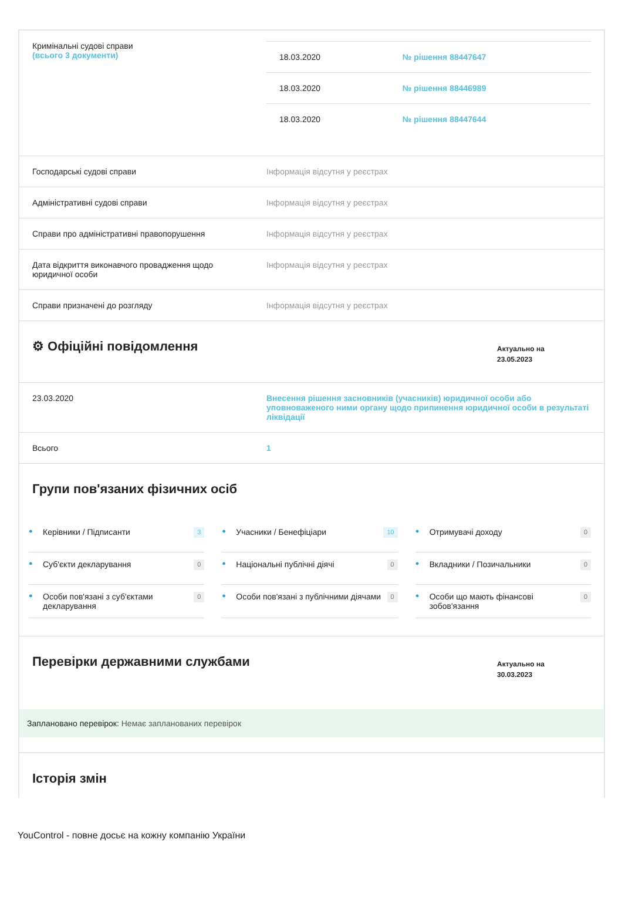| Кримінальні судові справи (всього 3 документи) | / 18.03.2020 / № рішення 88447647 / / 18.03.2020 / № рішення 88446989 / / 18.03.2020 / № рішення 88447644 / |
| Господарські судові справи | Інформація відсутня у реєстрах |
| Адміністративні судові справи | Інформація відсутня у реєстрах |
| Справи про адміністративні правопорушення | Інформація відсутня у реєстрах |
| Дата відкриття виконавчого провадження щодо юридичної особи | Інформація відсутня у реєстрах |
| Справи призначені до розгляду | Інформація відсутня у реєстрах |
⚙ Офіційні повідомлення
Актуально на
23.05.2023
| 23.03.2020 | Внесення рішення засновників (учасників) юридичної особи або уповноваженого ними органу щодо припинення юридичної особи в результаті ліквідації |
| Всього | 1 |
Групи пов'язаних фізичних осіб
● Керівники / Підписанти 3
● Учасники / Бенефіціари 10
● Отримувачі доходу 0
● Суб'єкти декларування 0
● Національні публічні діячі 0
● Вкладники / Позичальники 0
● Особи пов'язані з суб'єктами декларування 0
● Особи пов'язані з публічними діячами 0
● Особи що мають фінансові зобов'язання 0
Перевірки державними службами
Актуально на
30.03.2023
Заплановано перевірок: Немає запланованих перевірок
Історія змін
YouControl - повне досьє на кожну компанію України